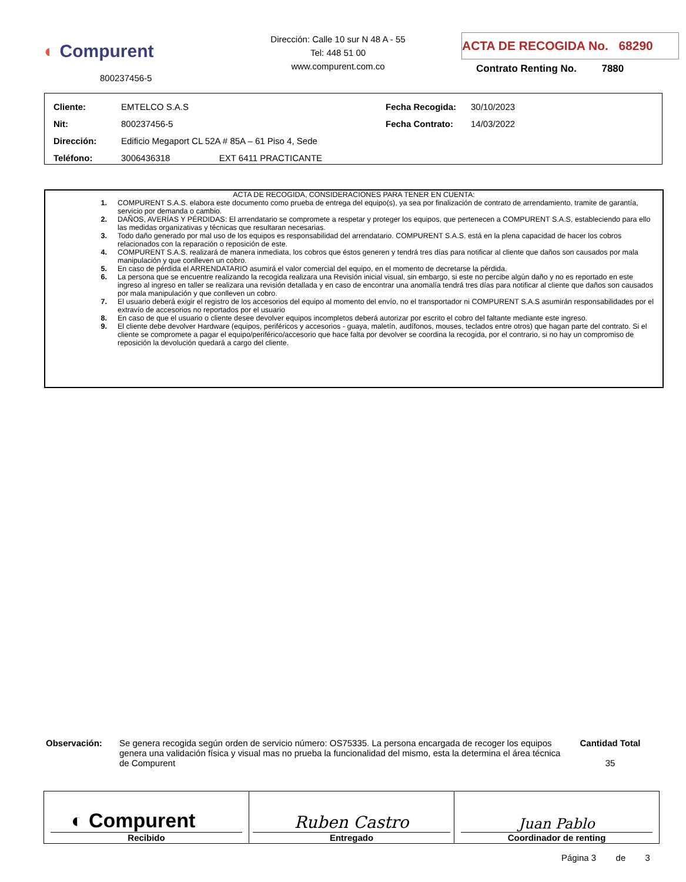◐ Compurent
800237456-5
Dirección: Calle 10 sur N 48 A - 55
Tel: 448 51 00
www.compurent.com.co
ACTA DE RECOGIDA No. 68290
Contrato Renting No. 7880
| Cliente: | EMTELCO S.A.S | Fecha Recogida: | 30/10/2023 |
| Nit: | 800237456-5 | Fecha Contrato: | 14/03/2022 |
| Dirección: | Edificio Megaport CL 52A # 85A – 61 Piso 4, Sede | | |
| Teléfono: | 3006436318 EXT 6411 PRACTICANTE | | |
ACTA DE RECOGIDA, CONSIDERACIONES PARA TENER EN CUENTA:
1. COMPURENT S.A.S. elabora este documento como prueba de entrega del equipo(s), ya sea por finalización de contrato de arrendamiento, tramite de garantía, servicio por demanda o cambio.
2. DAÑOS, AVERÍAS Y PÉRDIDAS: El arrendatario se compromete a respetar y proteger los equipos, que pertenecen a COMPURENT S.A.S, estableciendo para ello las medidas organizativas y técnicas que resultaran necesarias.
3. Todo daño generado por mal uso de los equipos es responsabilidad del arrendatario. COMPURENT S.A.S. está en la plena capacidad de hacer los cobros relacionados con la reparación o reposición de este.
4. COMPURENT S.A.S. realizará de manera inmediata, los cobros que éstos generen y tendrá tres días para notificar al cliente que daños son causados por mala manipulación y que conlleven un cobro.
5. En caso de pérdida el ARRENDATARIO asumirá el valor comercial del equipo, en el momento de decretarse la pérdida.
6. La persona que se encuentre realizando la recogida realizara una Revisión inicial visual, sin embargo, si este no percibe algún daño y no es reportado en este ingreso al ingreso en taller se realizara una revisión detallada y en caso de encontrar una anomalía tendrá tres días para notificar al cliente que daños son causados por mala manipulación y que conlleven un cobro.
7. El usuario deberá exigir el registro de los accesorios del equipo al momento del envío, no el transportador ni COMPURENT S.A.S asumirán responsabilidades por el extravío de accesorios no reportados por el usuario
8. En caso de que el usuario o cliente desee devolver equipos incompletos deberá autorizar por escrito el cobro del faltante mediante este ingreso.
9. El cliente debe devolver Hardware (equipos, periféricos y accesorios - guaya, maletín, audífonos, mouses, teclados entre otros) que hagan parte del contrato. Si el cliente se compromete a pagar el equipo/periférico/accesorio que hace falta por devolver se coordina la recogida, por el contrario, si no hay un compromiso de reposición la devolución quedará a cargo del cliente.
Observación: Se genera recogida según orden de servicio número: OS75335. La persona encargada de recoger los equipos genera una validación física y visual mas no prueba la funcionalidad del mismo, esta la determina el área técnica de Compurent
Cantidad Total
35
| ◐ Compurent Recibido | Ruben Castro Entregado | Juan Pablo Coordinador de renting |
Página 3 de 3